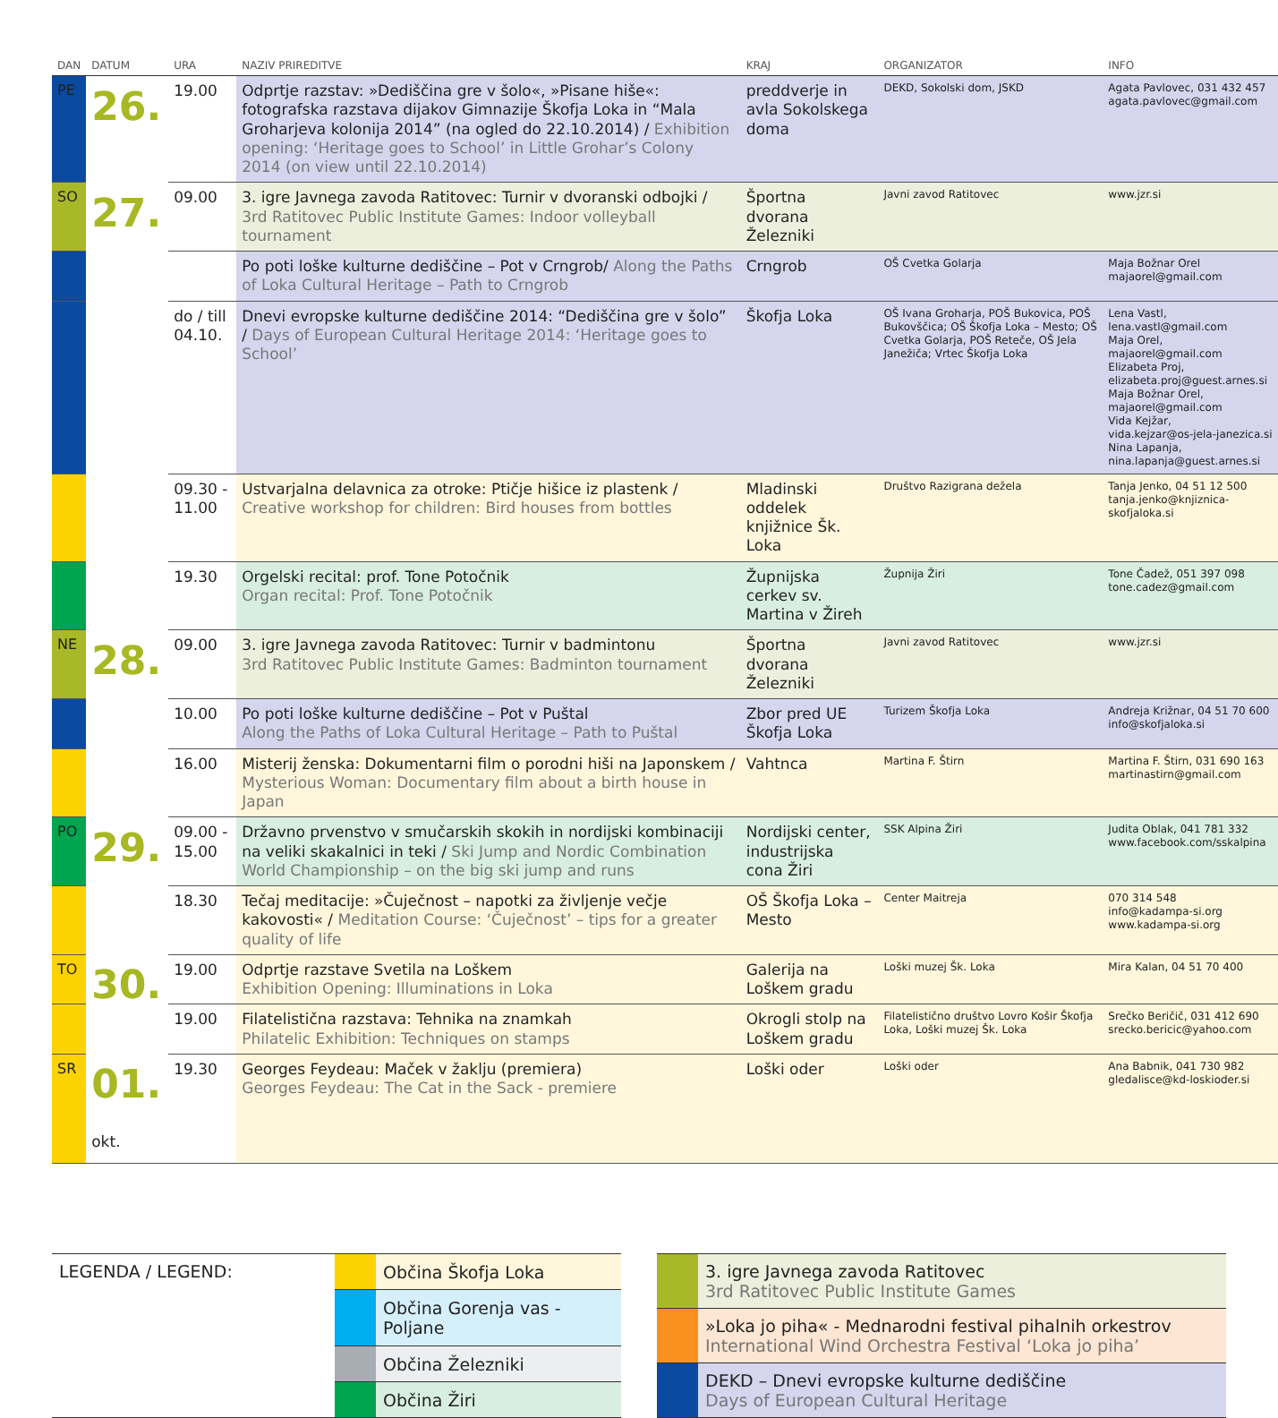| DAN | DATUM | URA | NAZIV PRIREDITVE | KRAJ | ORGANIZATOR | INFO |
| --- | --- | --- | --- | --- | --- | --- |
| PE | 26. | 19.00 | Odprtje razstav: »Dediščina gre v šolo«, »Pisane hiše«: fotografska razstava dijakov Gimnazije Škofja Loka in “Mala Groharjeva kolonija 2014” (na ogled do 22.10.2014) / Exhibition opening: ‘Heritage goes to School’ in Little Grohar’s Colony 2014 (on view until 22.10.2014) | preddverje in avla Sokolskega doma | DEKD, Sokolski dom, JSKD | Agata Pavlovec, 031 432 457 agata.pavlovec@gmail.com |
| SO | 27. | 09.00 | 3. igre Javnega zavoda Ratitovec: Turnir v dvoranski odbojki / 3rd Ratitovec Public Institute Games: Indoor volleyball tournament | Športna dvorana Železniki | Javni zavod Ratitovec | www.jzr.si |
| | | | Po poti loške kulturne dediščine – Pot v Crngrob/ Along the Paths of Loka Cultural Heritage – Path to Crngrob | Crngrob | OŠ Cvetka Golarja | Maja Božnar Orel majaorel@gmail.com |
| | | do / till 04.10. | Dnevi evropske kulturne dediščine 2014: “Dediščina gre v šolo” / Days of European Cultural Heritage 2014: ‘Heritage goes to School’ | Škofja Loka | OŠ Ivana Groharja, POŠ Bukovica, POŠ Bukovščica; OŠ Škofja Loka – Mesto; OŠ Cvetka Golarja, POŠ Reteče, OŠ Jela Janežiča; Vrtec Škofja Loka | Lena Vastl, lena.vastl@gmail.com Maja Orel, majaorel@gmail.com Elizabeta Proj, elizabeta.proj@guest.arnes.si Maja Božnar Orel, majaorel@gmail.com Vida Kejžar, vida.kejzar@os-jela-janezica.si Nina Lapanja, nina.lapanja@guest.arnes.si |
| | | 09.30 - 11.00 | Ustvarjalna delavnica za otroke: Ptičje hišice iz plastenk / Creative workshop for children: Bird houses from bottles | Mladinski oddelek knjižnice Šk. Loka | Društvo Razigrana dežela | Tanja Jenko, 04 51 12 500 tanja.jenko@knjiznica-skofjaloka.si |
| | | 19.30 | Orgelski recital: prof. Tone Potočnik Organ recital: Prof. Tone Potočnik | Župnijska cerkev sv. Martina v Žireh | Župnija Žiri | Tone Čadež, 051 397 098 tone.cadez@gmail.com |
| NE | 28. | 09.00 | 3. igre Javnega zavoda Ratitovec: Turnir v badmintonu 3rd Ratitovec Public Institute Games: Badminton tournament | Športna dvorana Železniki | Javni zavod Ratitovec | www.jzr.si |
| | | 10.00 | Po poti loške kulturne dediščine – Pot v Puštal Along the Paths of Loka Cultural Heritage – Path to Puštal | Zbor pred UE Škofja Loka | Turizem Škofja Loka | Andreja Križnar, 04 51 70 600 info@skofjaloka.si |
| | | 16.00 | Misterij ženska: Dokumentarni film o porodni hiši na Japonskem / Mysterious Woman: Documentary film about a birth house in Japan | Vahtnca | Martina F. Štirn | Martina F. Štirn, 031 690 163 martinastirn@gmail.com |
| PO | 29. | 09.00 - 15.00 | Državno prvenstvo v smučarskih skokih in nordijski kombinaciji na veliki skakalnici in teki / Ski Jump and Nordic Combination World Championship – on the big ski jump and runs | Nordijski center, industrijska cona Žiri | SSK Alpina Žiri | Judita Oblak, 041 781 332 www.facebook.com/sskalpina |
| | | 18.30 | Tečaj meditacije: »Čuječnost – napotki za življenje večje kakovosti« / Meditation Course: ‘Čuječnost’ – tips for a greater quality of life | OŠ Škofja Loka – Mesto | Center Maitreja | 070 314 548 info@kadampa-si.org www.kadampa-si.org |
| TO | 30. | 19.00 | Odprtje razstave Svetila na Loškem Exhibition Opening: Illuminations in Loka | Galerija na Loškem gradu | Loški muzej Šk. Loka | Mira Kalan, 04 51 70 400 |
| | | 19.00 | Filatelistična razstava: Tehnika na znamkah Philatelic Exhibition: Techniques on stamps | Okrogli stolp na Loškem gradu | Filatelistično društvo Lovro Košir Škofja Loka, Loški muzej Šk. Loka | Srečko Beričič, 031 412 690 srecko.bericic@yahoo.com |
| SR | 01. okt. | 19.30 | Georges Feydeau: Maček v žaklju (premiera) Georges Feydeau: The Cat in the Sack - premiere | Loški oder | Loški oder | Ana Babnik, 041 730 982 gledalisce@kd-loskioder.si |
| LEGENDA / LEGEND: | | Občina Škofja Loka |
| | | Občina Gorenja vas - Poljane |
| | | Občina Železniki |
| | | Občina Žiri |
| | 3. igre Javnega zavoda Ratitovec 3rd Ratitovec Public Institute Games |
| | »Loka jo piha« - Mednarodni festival pihalnih orkestrov International Wind Orchestra Festival ‘Loka jo piha’ |
| | DEKD – Dnevi evropske kulturne dediščine Days of European Cultural Heritage |